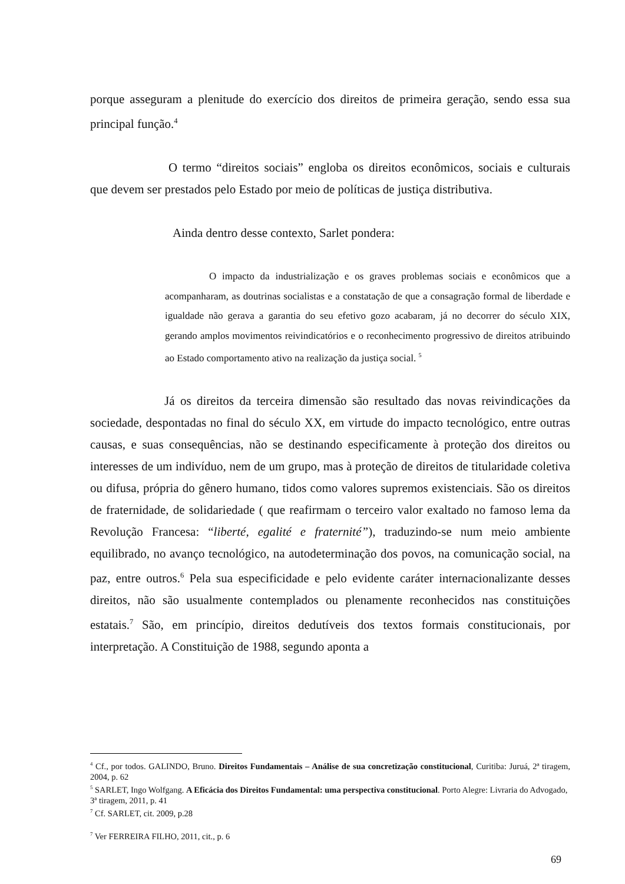porque asseguram a plenitude do exercício dos direitos de primeira geração, sendo essa sua principal função.<sup>4</sup>
O termo “direitos sociais” engloba os direitos econômicos, sociais e culturais que devem ser prestados pelo Estado por meio de políticas de justiça distributiva.
Ainda dentro desse contexto, Sarlet pondera:
O impacto da industrialização e os graves problemas sociais e econômicos que a acompanharam, as doutrinas socialistas e a constatação de que a consagração formal de liberdade e igualdade não gerava a garantia do seu efetivo gozo acabaram, já no decorrer do século XIX, gerando amplos movimentos reivindicatórios e o reconhecimento progressivo de direitos atribuindo ao Estado comportamento ativo na realização da justiça social. <sup>5</sup>
Já os direitos da terceira dimensão são resultado das novas reivindicações da sociedade, despontadas no final do século XX, em virtude do impacto tecnológico, entre outras causas, e suas consequências, não se destinando especificamente à proteção dos direitos ou interesses de um indivíduo, nem de um grupo, mas à proteção de direitos de titularidade coletiva ou difusa, própria do gênero humano, tidos como valores supremos existenciais. São os direitos de fraternidade, de solidariedade ( que reafirmam o terceiro valor exaltado no famoso lema da Revolução Francesa: “liberté, egalité e fraternité”), traduzindo-se num meio ambiente equilibrado, no avanço tecnológico, na autodeterminação dos povos, na comunicação social, na paz, entre outros.<sup>6</sup> Pela sua especificidade e pelo evidente caráter internacionalizante desses direitos, não são usualmente contemplados ou plenamente reconhecidos nas constituições estatais.<sup>7</sup> São, em princípio, direitos dedutíveis dos textos formais constitucionais, por interpretação. A Constituição de 1988, segundo aponta a
<sup>4</sup> Cf., por todos. GALINDO, Bruno. Direitos Fundamentais – Análise de sua concretização constitucional, Curitiba: Juruá, 2ª tiragem, 2004, p. 62
<sup>5</sup> SARLET, Ingo Wolfgang. A Eficácia dos Direitos Fundamental: uma perspectiva constitucional. Porto Alegre: Livraria do Advogado, 3ª tiragem, 2011, p. 41
<sup>7</sup> Cf. SARLET, cit. 2009, p.28
<sup>7</sup> Ver FERREIRA FILHO, 2011, cit., p. 6
69